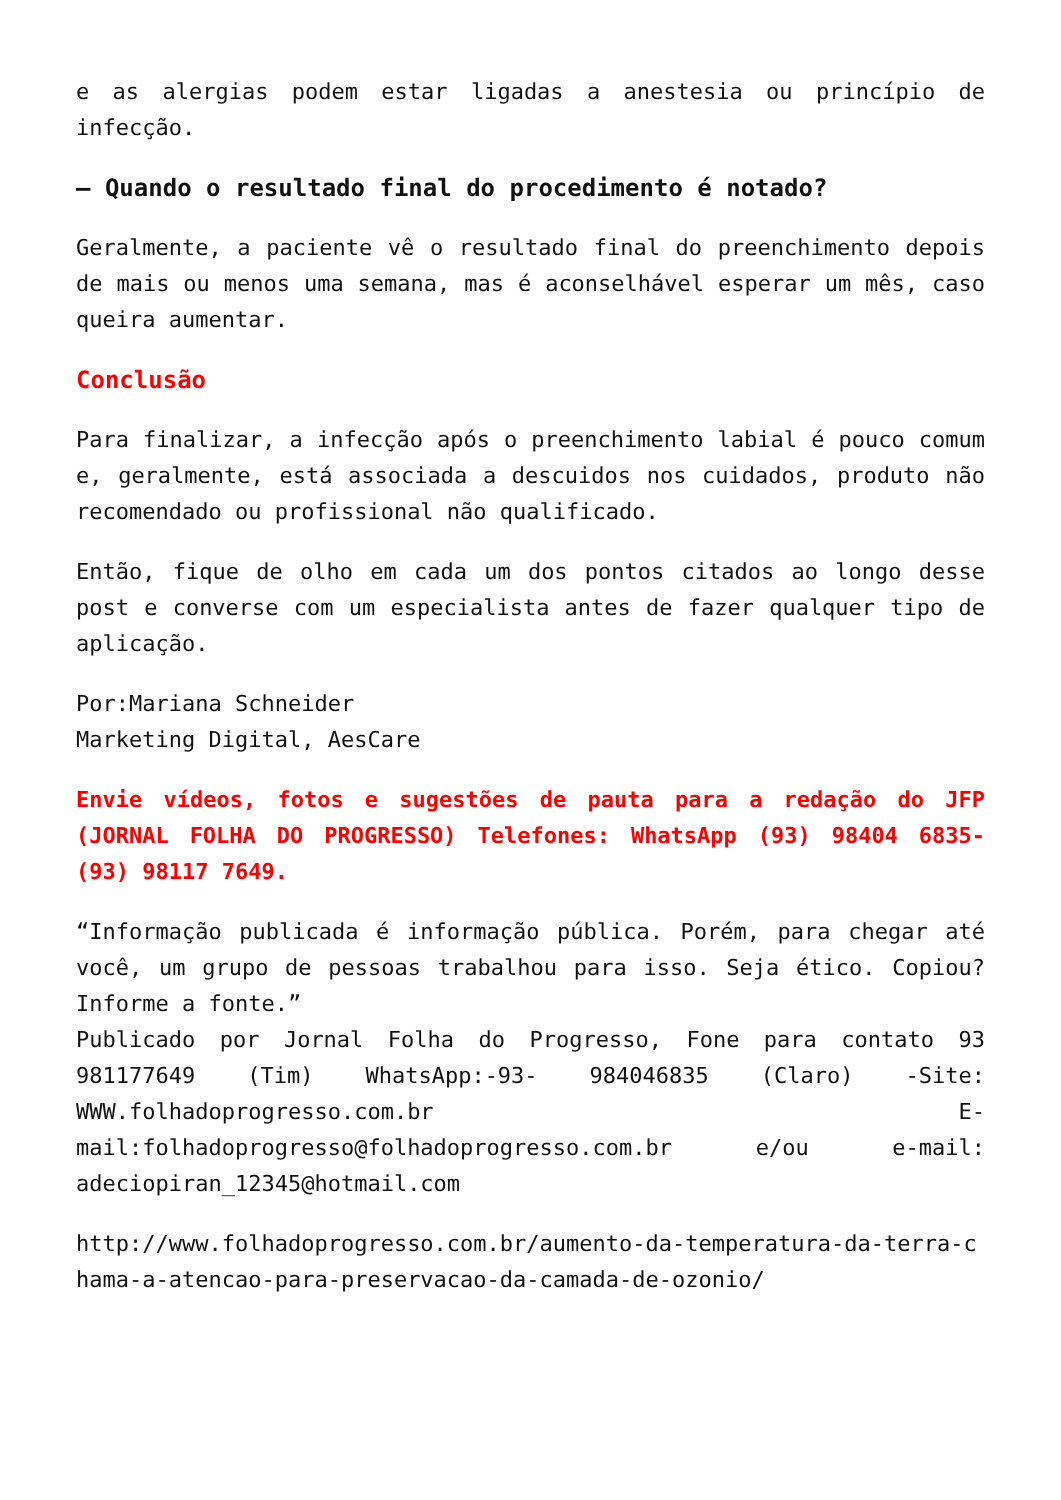e as alergias podem estar ligadas a anestesia ou princípio de infecção.
– Quando o resultado final do procedimento é notado?
Geralmente, a paciente vê o resultado final do preenchimento depois de mais ou menos uma semana, mas é aconselhável esperar um mês, caso queira aumentar.
Conclusão
Para finalizar, a infecção após o preenchimento labial é pouco comum e, geralmente, está associada a descuidos nos cuidados, produto não recomendado ou profissional não qualificado.
Então, fique de olho em cada um dos pontos citados ao longo desse post e converse com um especialista antes de fazer qualquer tipo de aplicação.
Por:Mariana Schneider
Marketing Digital, AesCare
Envie vídeos, fotos e sugestões de pauta para a redação do JFP (JORNAL FOLHA DO PROGRESSO) Telefones: WhatsApp (93) 98404 6835- (93) 98117 7649.
“Informação publicada é informação pública. Porém, para chegar até você, um grupo de pessoas trabalhou para isso. Seja ético. Copiou? Informe a fonte.”
Publicado por Jornal Folha do Progresso, Fone para contato 93 981177649 (Tim) WhatsApp:-93- 984046835 (Claro) -Site: WWW.folhadoprogresso.com.br E-mail:folhadoprogresso@folhadoprogresso.com.br e/ou e-mail: adeciopiran_12345@hotmail.com
http://www.folhadoprogresso.com.br/aumento-da-temperatura-da-terra-chama-a-atencao-para-preservacao-da-camada-de-ozonio/